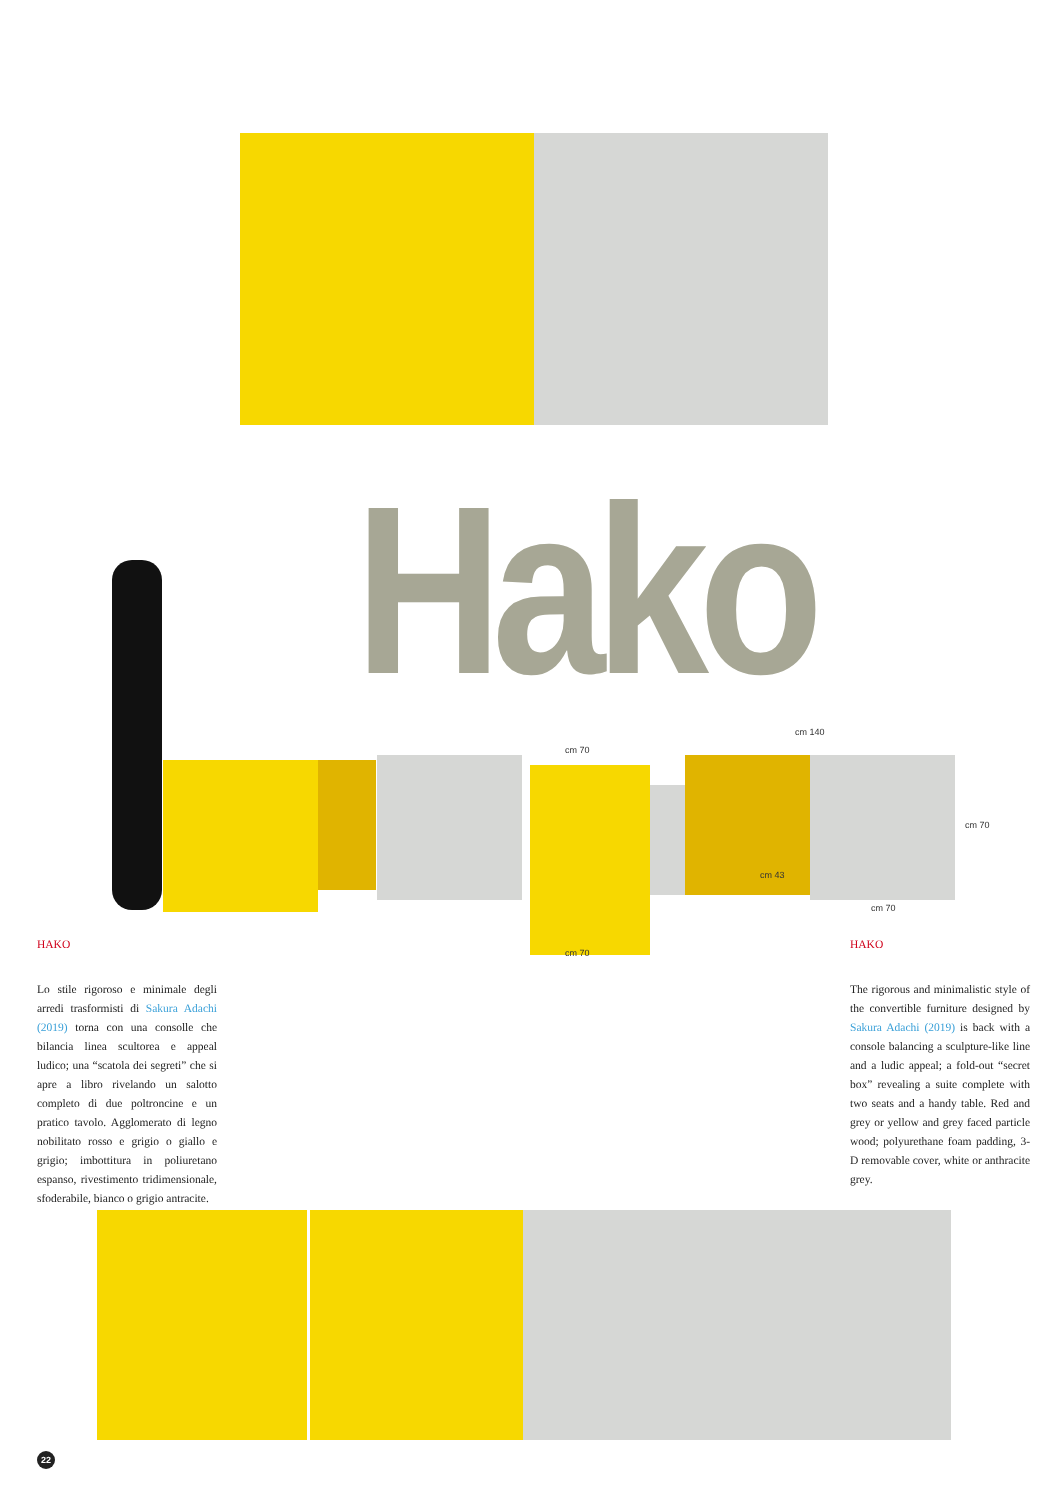Hako cm 140
cm 70
cm 43
cm 70
cm 70
cm 70
HAKO
Lo stile rigoroso e minimale degli arredi trasformisti di Sakura Adachi (2019) torna con una consolle che bilancia linea scultorea e appeal ludico; una “scatola dei segreti” che si apre a libro rivelando un salotto completo di due poltroncine e un pratico tavolo. Agglomerato di legno nobilitato rosso e grigio o giallo e grigio; imbottitura in poliuretano espanso, rivestimento tridimensionale, sfoderabile, bianco o grigio antracite.
HAKO
The rigorous and minimalistic style of the convertible furniture designed by Sakura Adachi (2019) is back with a console balancing a sculpture-like line and a ludic appeal; a fold-out “secret box” revealing a suite complete with two seats and a handy table. Red and grey or yellow and grey faced particle wood; polyurethane foam padding, 3-D removable cover, white or anthracite grey.
22